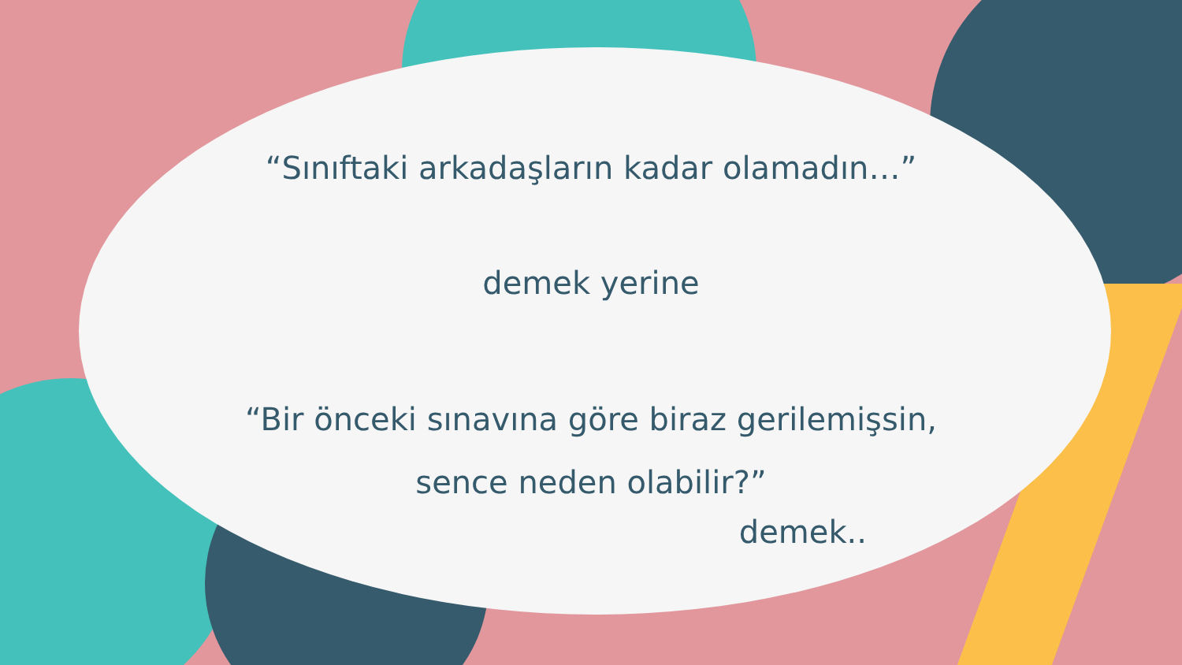“Sınıftaki arkadaşların kadar olamadın…”
demek yerine
“Bir önceki sınavına göre biraz gerilemişsin,
sence neden olabilir?”
demek..